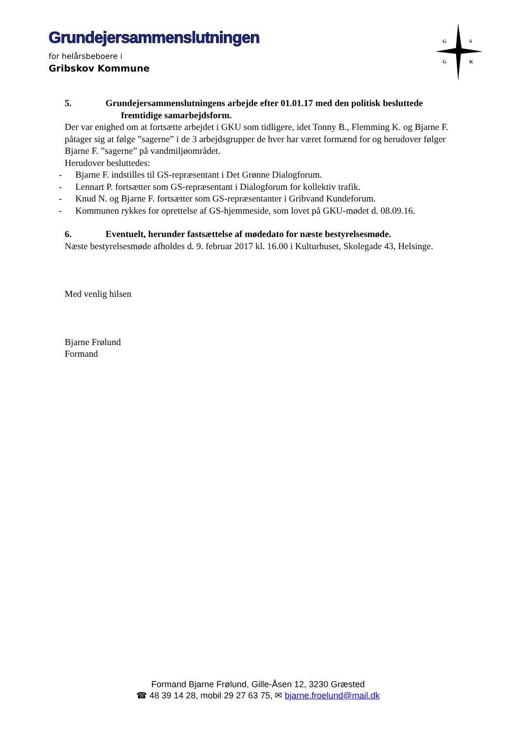Grundejersammenslutningen
for helårsbeboere i
Gribskov Kommune
G
S
G
K
5. Grundejersammenslutningens arbejde efter 01.01.17 med den politisk besluttede
fremtidige samarbejdsform.
Der var enighed om at fortsætte arbejdet i GKU som tidligere, idet Tonny B., Flemming K. og Bjarne F. påtager sig at følge ”sagerne” i de 3 arbejdsgrupper de hver har været formænd for og herudover følger Bjarne F. ”sagerne” på vandmiljøområdet.
Herudover besluttedes:
- Bjarne F. indstilles til GS-repræsentant i Det Grønne Dialogforum.
- Lennart P. fortsætter som GS-repræsentant i Dialogforum for kollektiv trafik.
- Knud N. og Bjarne F. fortsætter som GS-repræsentanter i Gribvand Kundeforum.
- Kommunen rykkes for oprettelse af GS-hjemmeside, som lovet på GKU-mødet d. 08.09.16.
6. Eventuelt, herunder fastsættelse af mødedato for næste bestyrelsesmøde.
Næste bestyrelsesmøde afholdes d. 9. februar 2017 kl. 16.00 i Kulturhuset, Skolegade 43, Helsinge.
Med venlig hilsen
Bjarne Frølund
Formand
Formand Bjarne Frølund, Gille-Åsen 12, 3230 Græsted
☎ 48 39 14 28, mobil 29 27 63 75, ✉ bjarne.froelund@mail.dk